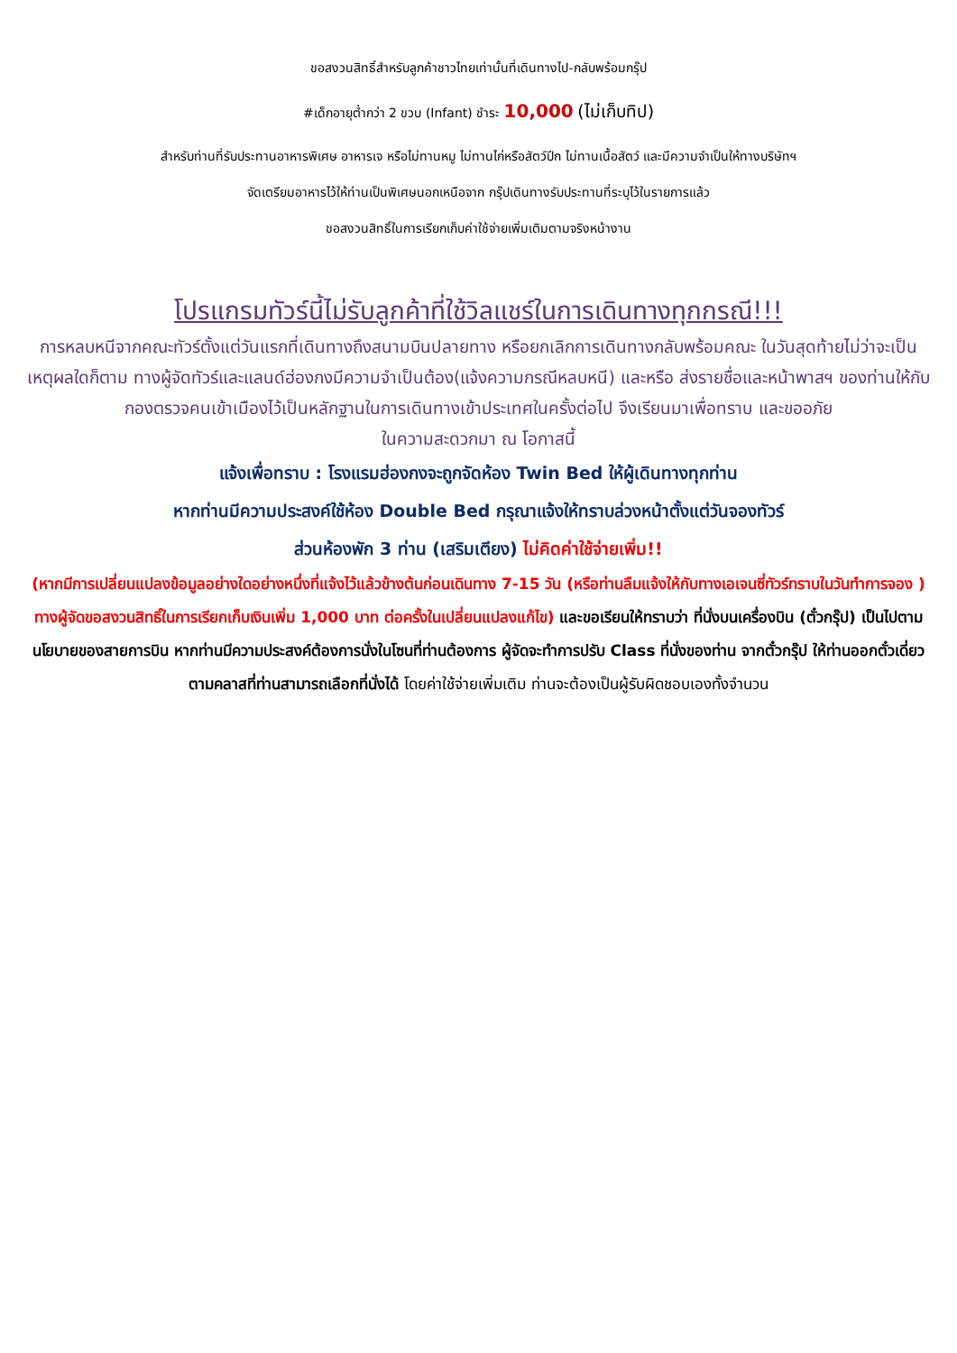ขอสงวนสิทธิ์สำหรับลูกค้าชาวไทยเท่านั้นที่เดินทางไป-กลับพร้อมกรุ๊ป
#เด็กอายุต่ำกว่า 2 ขวบ (Infant) ชำระ 10,000 (ไม่เก็บทิป)
สำหรับท่านที่รับประทานอาหารพิเศษ อาหารเจ หรือไม่ทานหมู ไม่ทานไก่หรือสัตว์ปีก ไม่ทานเนื้อสัตว์ และมีความจำเป็นให้ทางบริษัทฯ
จัดเตรียมอาหารไว้ให้ท่านเป็นพิเศษนอกเหนือจาก กรุ๊ปเดินทางรับประทานที่ระบุไว้ในรายการแล้ว
ขอสงวนสิทธิ์ในการเรียกเก็บค่าใช้จ่ายเพิ่มเติมตามจริงหน้างาน
โปรแกรมทัวร์นี้ไม่รับลูกค้าที่ใช้วิลแชร์ในการเดินทางทุกกรณี!!!
การหลบหนีจากคณะทัวร์ตั้งแต่วันแรกที่เดินทางถึงสนามบินปลายทาง หรือยกเลิกการเดินทางกลับพร้อมคณะ ในวันสุดท้ายไม่ว่าจะเป็นเหตุผลใดก็ตาม ทางผู้จัดทัวร์และแลนด์ฮ่องกงมีความจำเป็นต้อง(แจ้งความกรณีหลบหนี) และหรือ ส่งรายชื่อและหน้าพาสฯ ของท่านให้กับกองตรวจคนเข้าเมืองไว้เป็นหลักฐานในการเดินทางเข้าประเทศในครั้งต่อไป จึงเรียนมาเพื่อทราบ และขออภัย
ในความสะดวกมา ณ โอกาสนี้
แจ้งเพื่อทราบ : โรงแรมฮ่องกงจะถูกจัดห้อง Twin Bed ให้ผู้เดินทางทุกท่าน
หากท่านมีความประสงค์ใช้ห้อง Double Bed กรุณาแจ้งให้ทราบล่วงหน้าตั้งแต่วันจองทัวร์
ส่วนห้องพัก 3 ท่าน (เสริมเตียง) ไม่คิดค่าใช้จ่ายเพิ่ม!!
(หากมีการเปลี่ยนแปลงข้อมูลอย่างใดอย่างหนึ่งที่แจ้งไว้แล้วข้างต้นก่อนเดินทาง 7-15 วัน (หรือท่านลืมแจ้งให้กับทางเอเจนซี่ทัวร์ทราบในวันทำการจอง ) ทางผู้จัดขอสงวนสิทธิ์ในการเรียกเก็บเงินเพิ่ม 1,000 บาท ต่อครั้งในเปลี่ยนแปลงแก้ไข) และขอเรียนให้ทราบว่า ที่นั่งบนเครื่องบิน (ตั๋วกรุ๊ป) เป็นไปตามนโยบายของสายการบิน หากท่านมีความประสงค์ต้องการนั่งในโซนที่ท่านต้องการ ผู้จัดจะทำการปรับ Class ที่นั่งของท่าน จากตั๋วกรุ๊ป ให้ท่านออกตั๋วเดี่ยวตามคลาสที่ท่านสามารถเลือกที่นั่งได้ โดยค่าใช้จ่ายเพิ่มเติม ท่านจะต้องเป็นผู้รับผิดชอบเองทั้งจำนวน